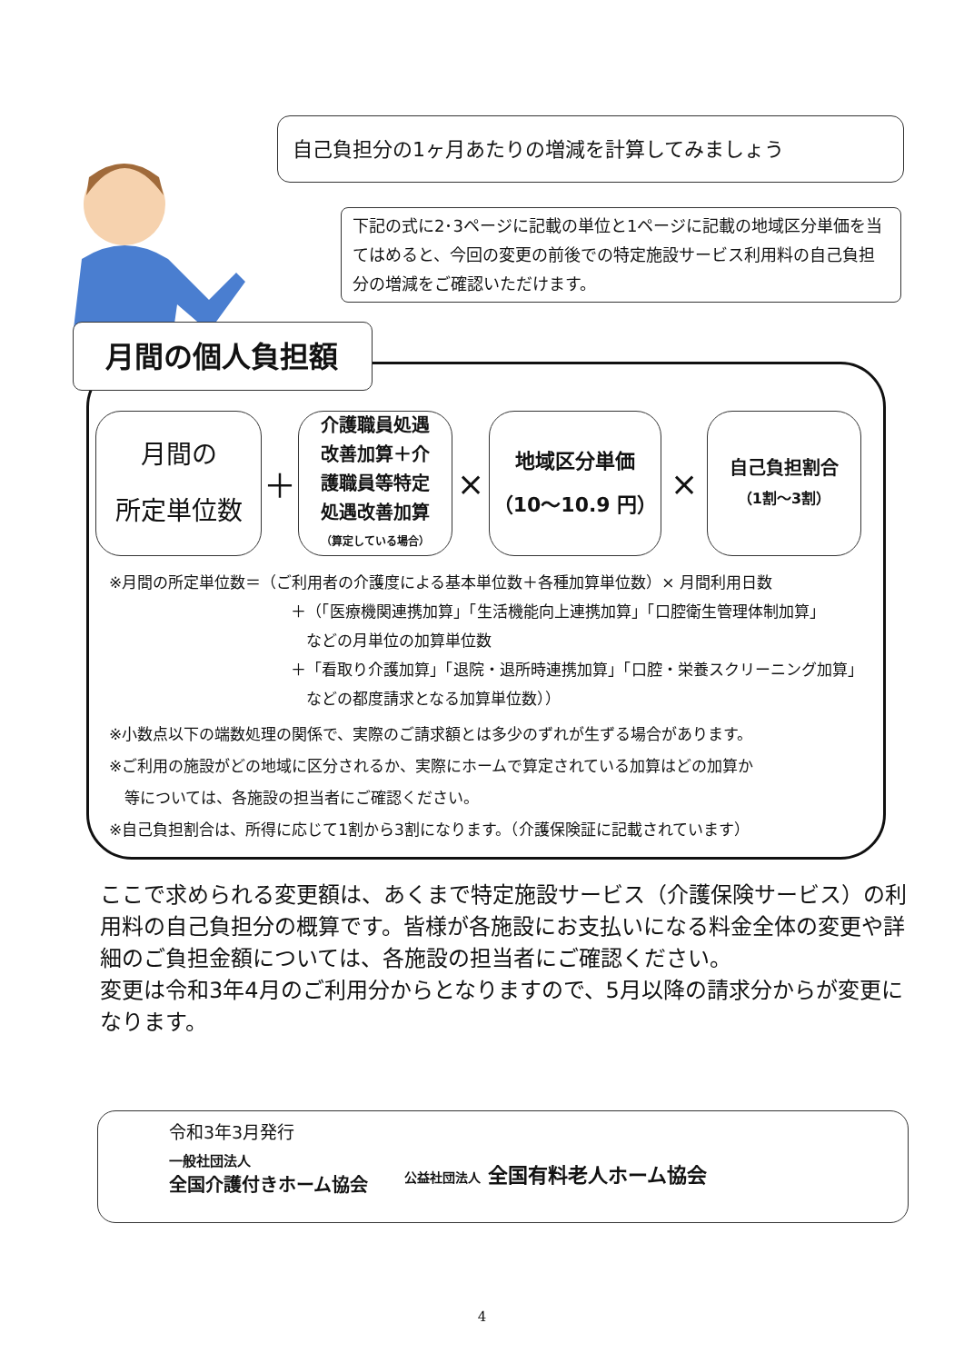自己負担分の1ヶ月あたりの増減を計算してみましょう
下記の式に2･3ページに記載の単位と1ページに記載の地域区分単価を当てはめると、今回の変更の前後での特定施設サービス利用料の自己負担分の増減をご確認いただけます。
月間の個人負担額
月間の
所定単位数
＋
介護職員処遇
改善加算＋介
護職員等特定
処遇改善加算
（算定している場合）
×
地域区分単価
（10～10.9 円）
×
自己負担割合
（1割～3割）
※月間の所定単位数＝（ご利用者の介護度による基本単位数＋各種加算単位数）× 月間利用日数
＋（「医療機関連携加算」「生活機能向上連携加算」「口腔衛生管理体制加算」
　などの月単位の加算単位数
＋「看取り介護加算」「退院・退所時連携加算」「口腔・栄養スクリーニング加算」
　などの都度請求となる加算単位数））
※小数点以下の端数処理の関係で、実際のご請求額とは多少のずれが生ずる場合があります。
※ご利用の施設がどの地域に区分されるか、実際にホームで算定されている加算はどの加算か
　等については、各施設の担当者にご確認ください。
※自己負担割合は、所得に応じて1割から3割になります。（介護保険証に記載されています）
ここで求められる変更額は、あくまで特定施設サービス（介護保険サービス）の利用料の自己負担分の概算です。皆様が各施設にお支払いになる料金全体の変更や詳細のご負担金額については、各施設の担当者にご確認ください。
変更は令和3年4月のご利用分からとなりますので、5月以降の請求分からが変更になります。
令和3年3月発行
一般社団法人
全国介護付きホーム協会
公益社団法人 全国有料老人ホーム協会
4